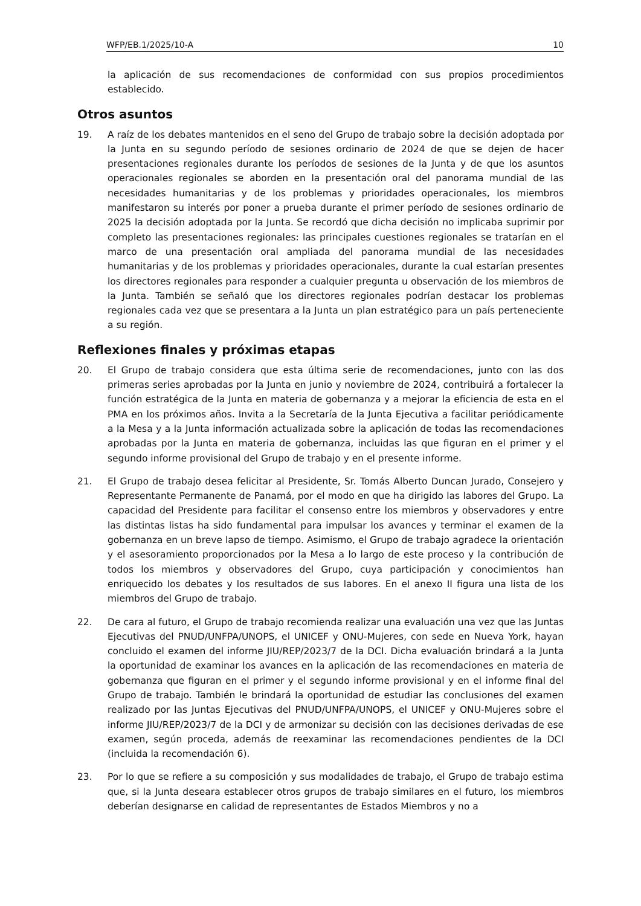WFP/EB.1/2025/10-A 10
la aplicación de sus recomendaciones de conformidad con sus propios procedimientos establecido.
Otros asuntos
19. A raíz de los debates mantenidos en el seno del Grupo de trabajo sobre la decisión adoptada por la Junta en su segundo período de sesiones ordinario de 2024 de que se dejen de hacer presentaciones regionales durante los períodos de sesiones de la Junta y de que los asuntos operacionales regionales se aborden en la presentación oral del panorama mundial de las necesidades humanitarias y de los problemas y prioridades operacionales, los miembros manifestaron su interés por poner a prueba durante el primer período de sesiones ordinario de 2025 la decisión adoptada por la Junta. Se recordó que dicha decisión no implicaba suprimir por completo las presentaciones regionales: las principales cuestiones regionales se tratarían en el marco de una presentación oral ampliada del panorama mundial de las necesidades humanitarias y de los problemas y prioridades operacionales, durante la cual estarían presentes los directores regionales para responder a cualquier pregunta u observación de los miembros de la Junta. También se señaló que los directores regionales podrían destacar los problemas regionales cada vez que se presentara a la Junta un plan estratégico para un país perteneciente a su región.
Reflexiones finales y próximas etapas
20. El Grupo de trabajo considera que esta última serie de recomendaciones, junto con las dos primeras series aprobadas por la Junta en junio y noviembre de 2024, contribuirá a fortalecer la función estratégica de la Junta en materia de gobernanza y a mejorar la eficiencia de esta en el PMA en los próximos años. Invita a la Secretaría de la Junta Ejecutiva a facilitar periódicamente a la Mesa y a la Junta información actualizada sobre la aplicación de todas las recomendaciones aprobadas por la Junta en materia de gobernanza, incluidas las que figuran en el primer y el segundo informe provisional del Grupo de trabajo y en el presente informe.
21. El Grupo de trabajo desea felicitar al Presidente, Sr. Tomás Alberto Duncan Jurado, Consejero y Representante Permanente de Panamá, por el modo en que ha dirigido las labores del Grupo. La capacidad del Presidente para facilitar el consenso entre los miembros y observadores y entre las distintas listas ha sido fundamental para impulsar los avances y terminar el examen de la gobernanza en un breve lapso de tiempo. Asimismo, el Grupo de trabajo agradece la orientación y el asesoramiento proporcionados por la Mesa a lo largo de este proceso y la contribución de todos los miembros y observadores del Grupo, cuya participación y conocimientos han enriquecido los debates y los resultados de sus labores. En el anexo II figura una lista de los miembros del Grupo de trabajo.
22. De cara al futuro, el Grupo de trabajo recomienda realizar una evaluación una vez que las Juntas Ejecutivas del PNUD/UNFPA/UNOPS, el UNICEF y ONU-Mujeres, con sede en Nueva York, hayan concluido el examen del informe JIU/REP/2023/7 de la DCI. Dicha evaluación brindará a la Junta la oportunidad de examinar los avances en la aplicación de las recomendaciones en materia de gobernanza que figuran en el primer y el segundo informe provisional y en el informe final del Grupo de trabajo. También le brindará la oportunidad de estudiar las conclusiones del examen realizado por las Juntas Ejecutivas del PNUD/UNFPA/UNOPS, el UNICEF y ONU-Mujeres sobre el informe JIU/REP/2023/7 de la DCI y de armonizar su decisión con las decisiones derivadas de ese examen, según proceda, además de reexaminar las recomendaciones pendientes de la DCI (incluida la recomendación 6).
23. Por lo que se refiere a su composición y sus modalidades de trabajo, el Grupo de trabajo estima que, si la Junta deseara establecer otros grupos de trabajo similares en el futuro, los miembros deberían designarse en calidad de representantes de Estados Miembros y no a